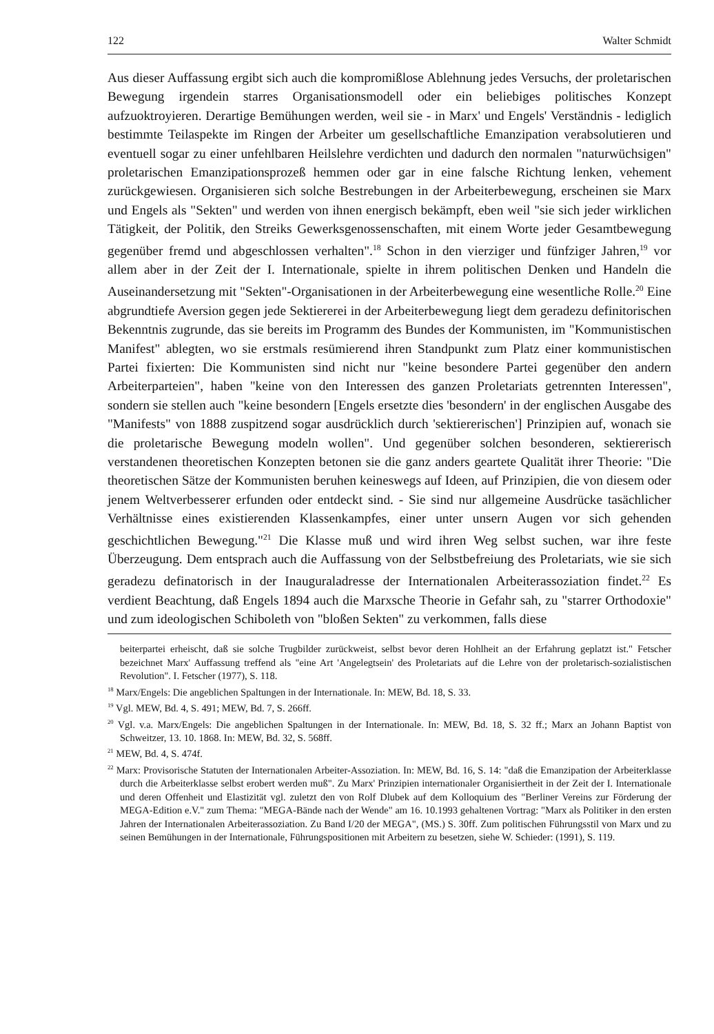122 Walter Schmidt
Aus dieser Auffassung ergibt sich auch die kompromißlose Ablehnung jedes Versuchs, der proletarischen Bewegung irgendein starres Organisationsmodell oder ein beliebiges politisches Konzept aufzuoktroyieren. Derartige Bemühungen werden, weil sie - in Marx' und Engels' Verständnis - lediglich bestimmte Teilaspekte im Ringen der Arbeiter um gesellschaftliche Emanzipation verabsolutieren und eventuell sogar zu einer unfehlbaren Heilslehre verdichten und dadurch den normalen "naturwüchsigen" proletarischen Emanzipationsprozeß hemmen oder gar in eine falsche Richtung lenken, vehement zurückgewiesen. Organisieren sich solche Bestrebungen in der Arbeiterbewegung, erscheinen sie Marx und Engels als "Sekten" und werden von ihnen energisch bekämpft, eben weil "sie sich jeder wirklichen Tätigkeit, der Politik, den Streiks Gewerksgenossenschaften, mit einem Worte jeder Gesamtbewegung gegenüber fremd und abgeschlossen verhalten".<sup>18</sup> Schon in den vierziger und fünfziger Jahren,<sup>19</sup> vor allem aber in der Zeit der I. Internationale, spielte in ihrem politischen Denken und Handeln die Auseinandersetzung mit "Sekten"-Organisationen in der Arbeiterbewegung eine wesentliche Rolle.<sup>20</sup> Eine abgrundtiefe Aversion gegen jede Sektiererei in der Arbeiterbewegung liegt dem geradezu definitorischen Bekenntnis zugrunde, das sie bereits im Programm des Bundes der Kommunisten, im "Kommunistischen Manifest" ablegten, wo sie erstmals resümierend ihren Standpunkt zum Platz einer kommunistischen Partei fixierten: Die Kommunisten sind nicht nur "keine besondere Partei gegenüber den andern Arbeiterparteien", haben "keine von den Interessen des ganzen Proletariats getrennten Interessen", sondern sie stellen auch "keine besondern [Engels ersetzte dies 'besondern' in der englischen Ausgabe des "Manifests" von 1888 zuspitzend sogar ausdrücklich durch 'sektiererischen'] Prinzipien auf, wonach sie die proletarische Bewegung modeln wollen". Und gegenüber solchen besonderen, sektiererisch verstandenen theoretischen Konzepten betonen sie die ganz anders geartete Qualität ihrer Theorie: "Die theoretischen Sätze der Kommunisten beruhen keineswegs auf Ideen, auf Prinzipien, die von diesem oder jenem Weltverbesserer erfunden oder entdeckt sind. - Sie sind nur allgemeine Ausdrücke tasächlicher Verhältnisse eines existierenden Klassenkampfes, einer unter unsern Augen vor sich gehenden geschichtlichen Bewegung."<sup>21</sup> Die Klasse muß und wird ihren Weg selbst suchen, war ihre feste Überzeugung. Dem entsprach auch die Auffassung von der Selbstbefreiung des Proletariats, wie sie sich geradezu definatorisch in der Inauguraladresse der Internationalen Arbeiterassoziation findet.<sup>22</sup> Es verdient Beachtung, daß Engels 1894 auch die Marxsche Theorie in Gefahr sah, zu "starrer Orthodoxie" und zum ideologischen Schiboleth von "bloßen Sekten" zu verkommen, falls diese
beiterpartei erheischt, daß sie solche Trugbilder zurückweist, selbst bevor deren Hohlheit an der Erfahrung geplatzt ist." Fetscher bezeichnet Marx' Auffassung treffend als "eine Art 'Angelegtsein' des Proletariats auf die Lehre von der proletarisch-sozialistischen Revolution". I. Fetscher (1977), S. 118.
<sup>18</sup> Marx/Engels: Die angeblichen Spaltungen in der Internationale. In: MEW, Bd. 18, S. 33.
<sup>19</sup> Vgl. MEW, Bd. 4, S. 491; MEW, Bd. 7, S. 266ff.
<sup>20</sup> Vgl. v.a. Marx/Engels: Die angeblichen Spaltungen in der Internationale. In: MEW, Bd. 18, S. 32 ff.; Marx an Johann Baptist von Schweitzer, 13. 10. 1868. In: MEW, Bd. 32, S. 568ff.
<sup>21</sup> MEW, Bd. 4, S. 474f.
<sup>22</sup> Marx: Provisorische Statuten der Internationalen Arbeiter-Assoziation. In: MEW, Bd. 16, S. 14: "daß die Emanzipation der Arbeiterklasse durch die Arbeiterklasse selbst erobert werden muß". Zu Marx' Prinzipien internationaler Organisiertheit in der Zeit der I. Internationale und deren Offenheit und Elastizität vgl. zuletzt den von Rolf Dlubek auf dem Kolloquium des "Berliner Vereins zur Förderung der MEGA-Edition e.V." zum Thema: "MEGA-Bände nach der Wende" am 16. 10.1993 gehaltenen Vortrag: "Marx als Politiker in den ersten Jahren der Internationalen Arbeiterassoziation. Zu Band I/20 der MEGA", (MS.) S. 30ff. Zum politischen Führungsstil von Marx und zu seinen Bemühungen in der Internationale, Führungspositionen mit Arbeitern zu besetzen, siehe W. Schieder: (1991), S. 119.